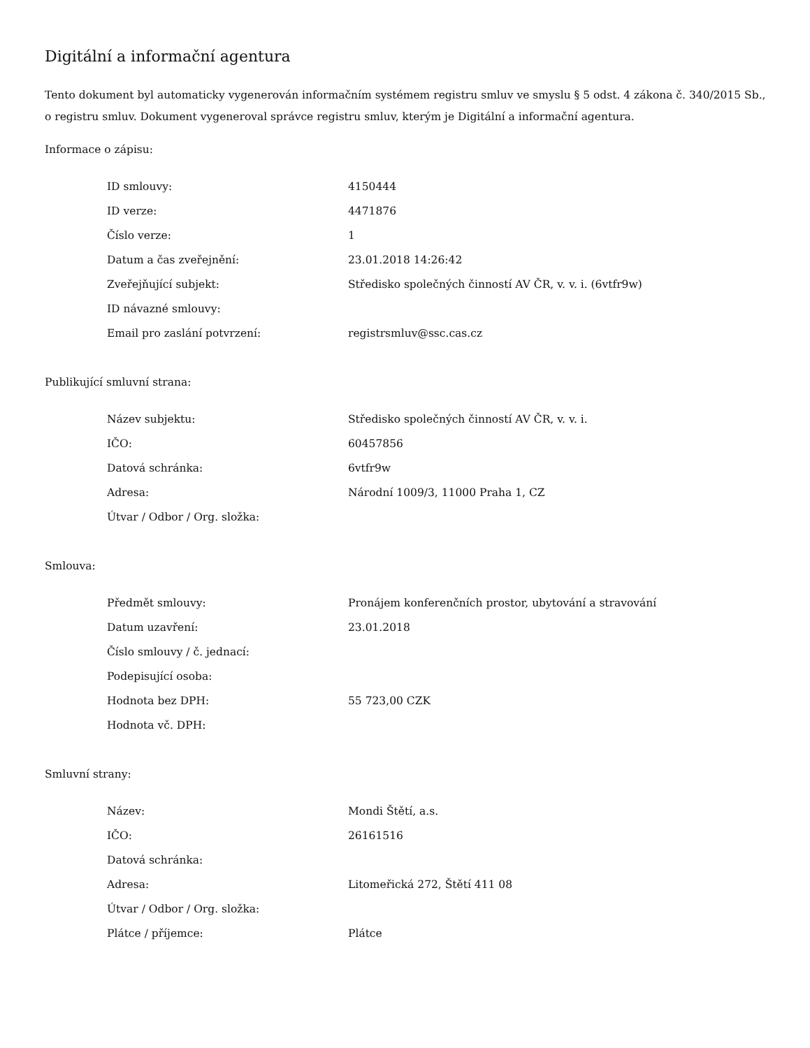Digitální a informační agentura
Tento dokument byl automaticky vygenerován informačním systémem registru smluv ve smyslu § 5 odst. 4 zákona č. 340/2015 Sb., o registru smluv. Dokument vygeneroval správce registru smluv, kterým je Digitální a informační agentura.
Informace o zápisu:
| ID smlouvy: | 4150444 |
| ID verze: | 4471876 |
| Číslo verze: | 1 |
| Datum a čas zveřejnění: | 23.01.2018 14:26:42 |
| Zveřejňující subjekt: | Středisko společných činností AV ČR, v. v. i. (6vtfr9w) |
| ID návazné smlouvy: | |
| Email pro zaslání potvrzení: | registrsmluv@ssc.cas.cz |
Publikující smluvní strana:
| Název subjektu: | Středisko společných činností AV ČR, v. v. i. |
| IČO: | 60457856 |
| Datová schránka: | 6vtfr9w |
| Adresa: | Národní 1009/3, 11000 Praha 1, CZ |
| Útvar / Odbor / Org. složka: | |
Smlouva:
| Předmět smlouvy: | Pronájem konferenčních prostor, ubytování a stravování |
| Datum uzavření: | 23.01.2018 |
| Číslo smlouvy / č. jednací: | |
| Podepisující osoba: | |
| Hodnota bez DPH: | 55 723,00 CZK |
| Hodnota vč. DPH: | |
Smluvní strany:
| Název: | Mondi Štětí, a.s. |
| IČO: | 26161516 |
| Datová schránka: | |
| Adresa: | Litomeřická 272, Štětí 411 08 |
| Útvar / Odbor / Org. složka: | |
| Plátce / příjemce: | Plátce |